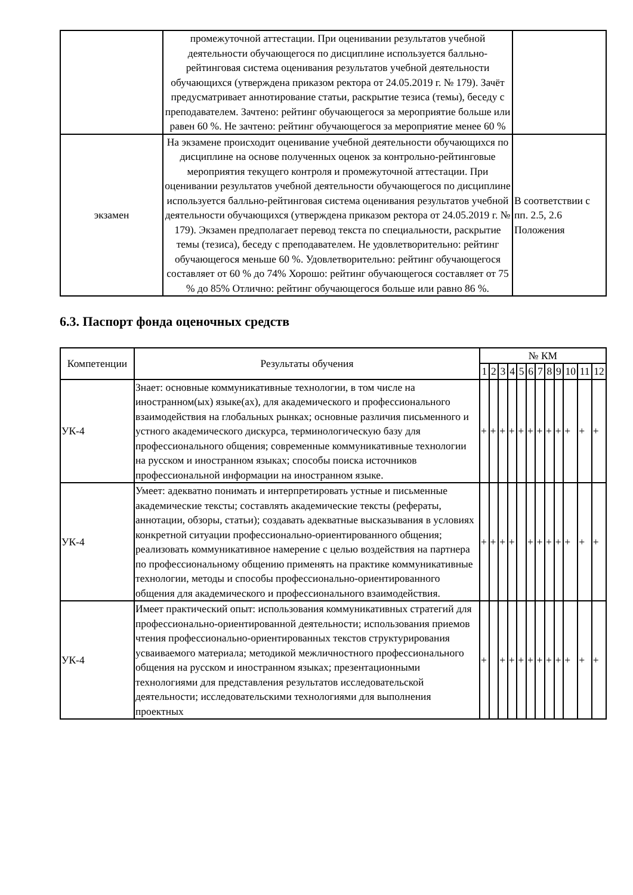| | промежуточной аттестации. При оценивании результатов учебной деятельности обучающегося по дисциплине используется балльно-рейтинговая система оценивания результатов учебной деятельности обучающихся (утверждена приказом ректора от 24.05.2019 г. № 179). Зачёт предусматривает аннотирование статьи, раскрытие тезиса (темы), беседу с преподавателем. Зачтено: рейтинг обучающегося за мероприятие больше или равен 60 %. Не зачтено: рейтинг обучающегося за мероприятие менее 60 % | |
| экзамен | На экзамене происходит оценивание учебной деятельности обучающихся по дисциплине на основе полученных оценок за контрольно-рейтинговые мероприятия текущего контроля и промежуточной аттестации. При оценивании результатов учебной деятельности обучающегося по дисциплине используется балльно-рейтинговая система оценивания результатов учебной деятельности обучающихся (утверждена приказом ректора от 24.05.2019 г. № 179). Экзамен предполагает перевод текста по специальности, раскрытие темы (тезиса), беседу с преподавателем. Не удовлетворительно: рейтинг обучающегося меньше 60 %. Удовлетворительно: рейтинг обучающегося составляет от 60 % до 74% Хорошо: рейтинг обучающегося составляет от 75 % до 85% Отлично: рейтинг обучающегося больше или равно 86 %. | В соответствии с пп. 2.5, 2.6 Положения |
6.3. Паспорт фонда оценочных средств
| Компетенции | Результаты обучения | № КМ | | | | | | | | | | | |
| --- | --- | --- | --- | --- | --- | --- | --- | --- | --- | --- | --- | --- | --- |
| | | 1 | 2 | 3 | 4 | 5 | 6 | 7 | 8 | 9 | 10 | 11 | 12 |
| УК-4 | Знает: основные коммуникативные технологии, в том числе на иностранном(ых) языке(ах), для академического и профессионального взаимодействия на глобальных рынках; основные различия письменного и устного академического дискурса, терминологическую базу для профессионального общения; современные коммуникативные технологии на русском и иностранном языках; способы поиска источников профессиональной информации на иностранном языке. | + | + | + | + | + | + | + | + | + | + | + | + |
| УК-4 | Умеет: адекватно понимать и интерпретировать устные и письменные академические тексты; составлять академические тексты (рефераты, аннотации, обзоры, статьи); создавать адекватные высказывания в условиях конкретной ситуации профессионально-ориентированного общения; реализовать коммуникативное намерение с целью воздействия на партнера по профессиональному общению применять на практике коммуникативные технологии, методы и способы профессионально-ориентированного общения для академического и профессионального взаимодействия. | + | + | + | + | | + | + | + | + | + | + | + |
| УК-4 | Имеет практический опыт: использования коммуникативных стратегий для профессионально-ориентированной деятельности; использования приемов чтения профессионально-ориентированных текстов структурирования усваиваемого материала; методикой межличностного профессионального общения на русском и иностранном языках; презентационными технологиями для представления результатов исследовательской деятельности; исследовательскими технологиями для выполнения проектных | + | | + | + | + | + | + | + | + | + | + | + |